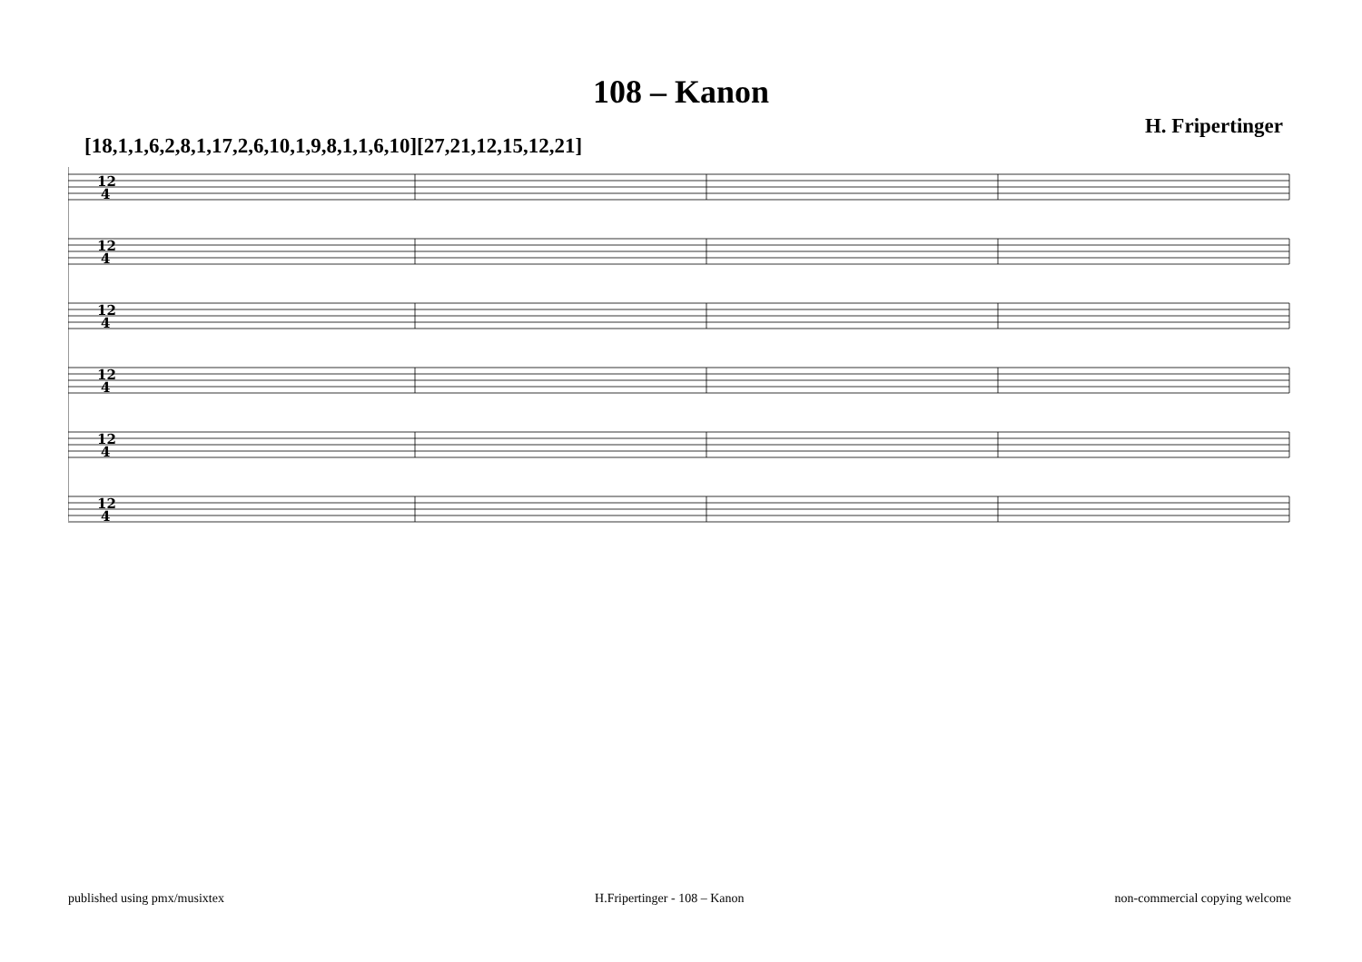108 – Kanon
H. Fripertinger
[18,1,1,6,2,8,1,17,2,6,10,1,9,8,1,1,6,10][27,21,12,15,12,21]
12
4
12
4
12
4
12
4
12
4
12
4
published using pmx/musixtex H.Fripertinger - 108 – Kanon non-commercial copying welcome